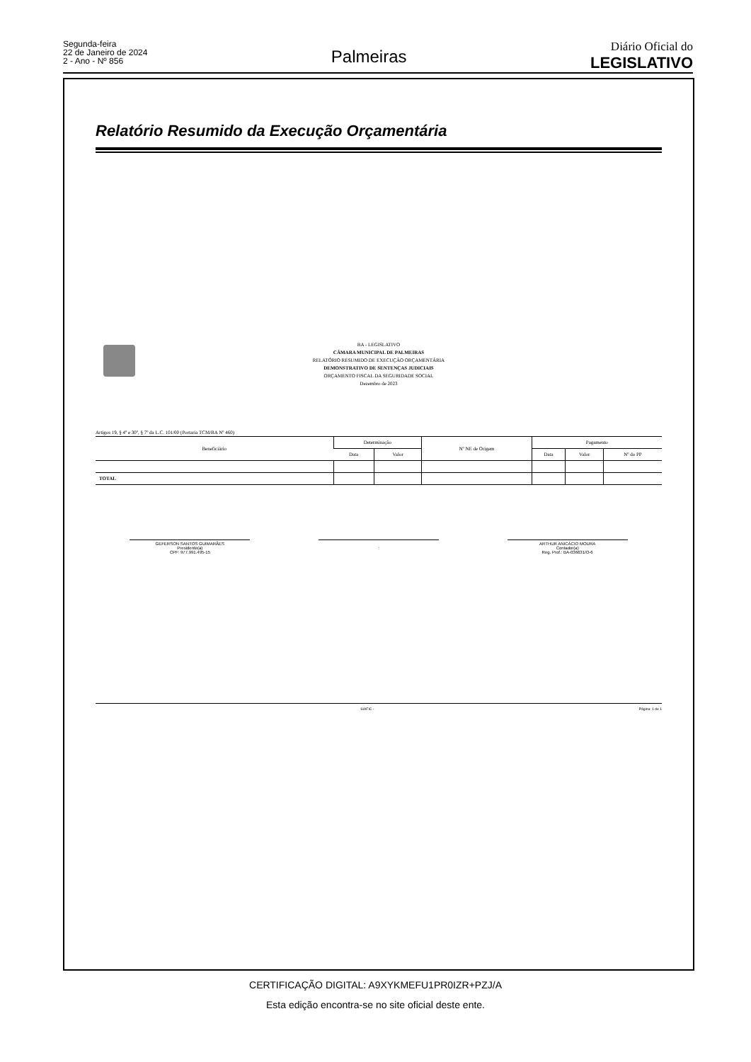Segunda-feira
22 de Janeiro de 2024
2 - Ano - Nº 856
Palmeiras
Diário Oficial do
LEGISLATIVO
Relatório Resumido da Execução Orçamentária
BA - LEGISLATIVO
CÂMARA MUNICIPAL DE PALMEIRAS
RELATÓRIO RESUMIDO DE EXECUÇÃO ORÇAMENTÁRIA
DEMONSTRATIVO DE SENTENÇAS JUDICIAIS
ORÇAMENTO FISCAL DA SEGURIDADE SOCIAL
Dezembro de 2023
Artigos 19, § 4º e 30º, § 7º da L.C. 101/00 (Portaria TCM/BA Nº 460)
| Beneficiário | Determinação | | Nº NE de Origem | Pagamento | | |
| --- | --- | --- | --- | --- | --- | --- |
| | Data | Valor | | Data | Valor | Nº do PP |
| TOTAL | | | | | | |
GEFERSON SANTOS GUIMARÃES
Presidente(a)
CPF: 977.991.495-15
: ARTHUR ANICÁCIO MOURA
Contador(a)
Reg. Prof.: BA-036631/O-6
SIAFIC - Página: 1 de 1
CERTIFICAÇÃO DIGITAL: A9XYKMEFU1PR0IZR+PZJ/A
Esta edição encontra-se no site oficial deste ente.